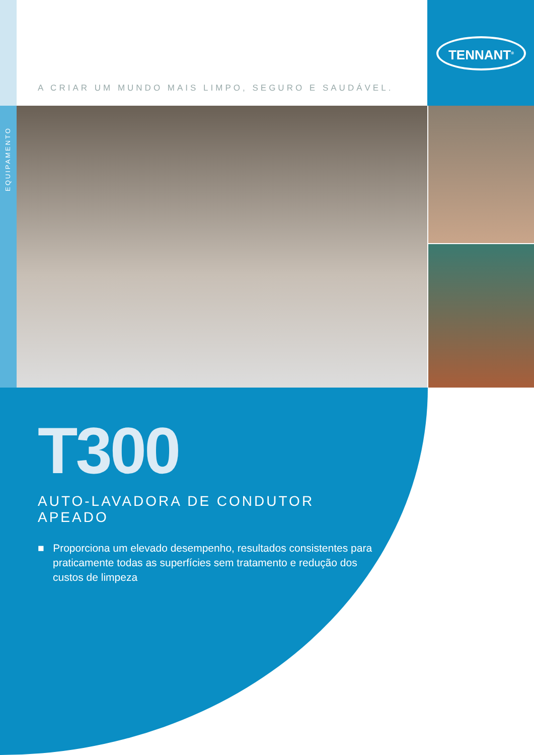TENNANT<sup>®</sup>
A CRIAR UM MUNDO MAIS LIMPO, SEGURO E SAUDÁVEL.
EQUIPAMENTO
T300
AUTO-LAVADORA DE CONDUTOR APEADO
■ Proporciona um elevado desempenho, resultados consistentes para praticamente todas as superfícies sem tratamento e redução dos custos de limpeza